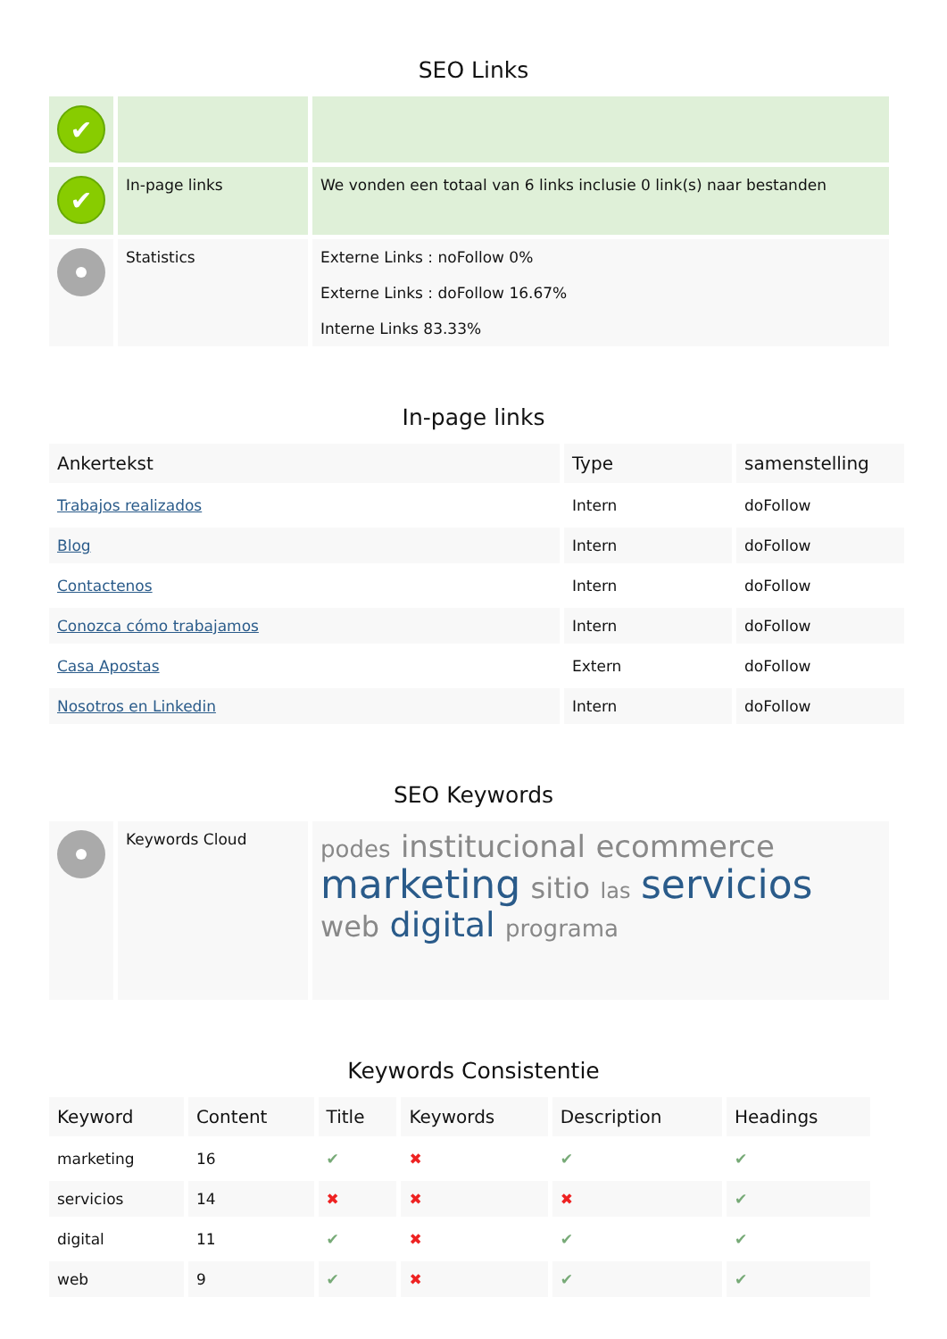SEO Links
| ✔ | | |
| ✔ | In-page links | We vonden een totaal van 6 links inclusie 0 link(s) naar bestanden |
| | Statistics | Externe Links : noFollow 0% Externe Links : doFollow 16.67% Interne Links 83.33% |
In-page links
| Ankertekst | Type | samenstelling |
| --- | --- | --- |
| Trabajos realizados | Intern | doFollow |
| Blog | Intern | doFollow |
| Contactenos | Intern | doFollow |
| Conozca cómo trabajamos | Intern | doFollow |
| Casa Apostas | Extern | doFollow |
| Nosotros en Linkedin | Intern | doFollow |
SEO Keywords
| | Keywords Cloud | podes institucional ecommerce marketing sitio las servicios web digital programa |
Keywords Consistentie
| Keyword | Content | Title | Keywords | Description | Headings |
| --- | --- | --- | --- | --- | --- |
| marketing | 16 | ✔ | ✖ | ✔ | ✔ |
| servicios | 14 | ✖ | ✖ | ✖ | ✔ |
| digital | 11 | ✔ | ✖ | ✔ | ✔ |
| web | 9 | ✔ | ✖ | ✔ | ✔ |